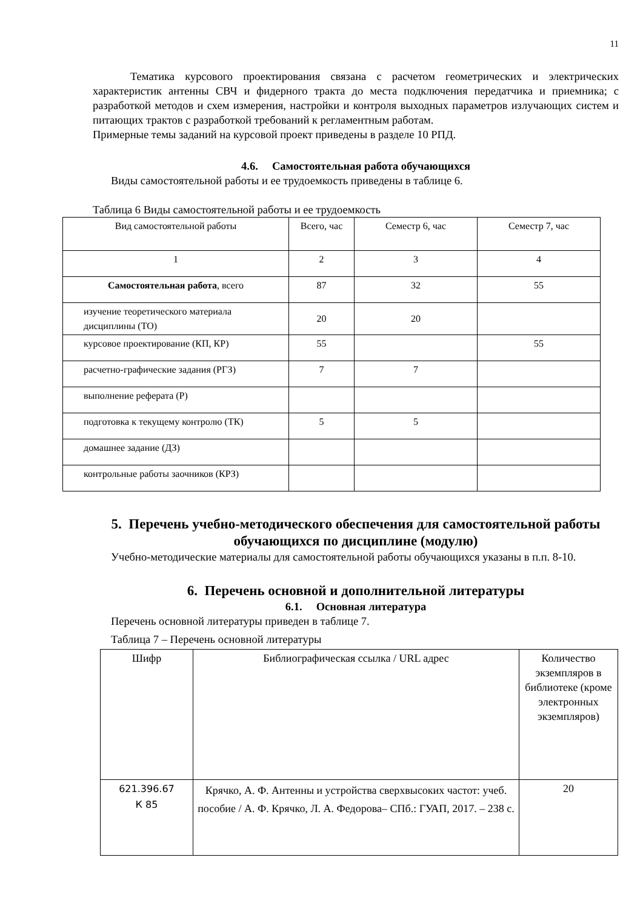11
Тематика курсового проектирования связана с расчетом геометрических и электрических характеристик антенны СВЧ и фидерного тракта до места подключения передатчика и приемника; с разработкой методов и схем измерения, настройки и контроля выходных параметров излучающих систем и питающих трактов с разработкой требований к регламентным работам.
Примерные темы заданий на курсовой проект приведены в разделе 10 РПД.
4.6. Самостоятельная работа обучающихся
Виды самостоятельной работы и ее трудоемкость приведены в таблице 6.
Таблица 6 Виды самостоятельной работы и ее трудоемкость
| Вид самостоятельной работы | Всего, час | Семестр 6, час | Семестр 7, час |
| --- | --- | --- | --- |
| 1 | 2 | 3 | 4 |
| Самостоятельная работа , всего | 87 | 32 | 55 |
| изучение теоретического материала дисциплины (ТО) | 20 | 20 | |
| курсовое проектирование (КП, КР) | 55 | | 55 |
| расчетно-графические задания (РГЗ) | 7 | 7 | |
| выполнение реферата (Р) | | | |
| подготовка к текущему контролю (ТК) | 5 | 5 | |
| домашнее задание (ДЗ) | | | |
| контрольные работы заочников (КРЗ) | | | |
5. Перечень учебно-методического обеспечения для самостоятельной работы обучающихся по дисциплине (модулю)
Учебно-методические материалы для самостоятельной работы обучающихся указаны в п.п. 8-10.
6. Перечень основной и дополнительной литературы
6.1. Основная литература
Перечень основной литературы приведен в таблице 7.
Таблица 7 – Перечень основной литературы
| Шифр | Библиографическая ссылка / URL адрес | Количество экземпляров в библиотеке (кроме электронных экземпляров) |
| --- | --- | --- |
| 621.396.67 К 85 | Крячко, А. Ф. Антенны и устройства сверхвысоких частот: учеб. пособие / А. Ф. Крячко, Л. А. Федорова– СПб.: ГУАП, 2017. – 238 с. | 20 |